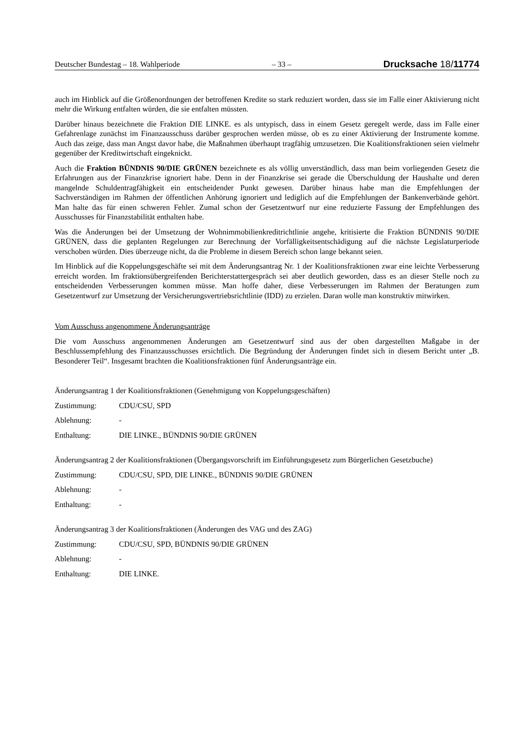Deutscher Bundestag – 18. Wahlperiode – 33 – Drucksache 18/11774
auch im Hinblick auf die Größenordnungen der betroffenen Kredite so stark reduziert worden, dass sie im Falle einer Aktivierung nicht mehr die Wirkung entfalten würden, die sie entfalten müssten.
Darüber hinaus bezeichnete die Fraktion DIE LINKE. es als untypisch, dass in einem Gesetz geregelt werde, dass im Falle einer Gefahrenlage zunächst im Finanzausschuss darüber gesprochen werden müsse, ob es zu einer Aktivierung der Instrumente komme. Auch das zeige, dass man Angst davor habe, die Maßnahmen überhaupt tragfähig umzusetzen. Die Koalitionsfraktionen seien vielmehr gegenüber der Kreditwirtschaft eingeknickt.
Auch die Fraktion BÜNDNIS 90/DIE GRÜNEN bezeichnete es als völlig unverständlich, dass man beim vorliegenden Gesetz die Erfahrungen aus der Finanzkrise ignoriert habe. Denn in der Finanzkrise sei gerade die Überschuldung der Haushalte und deren mangelnde Schuldentragfähigkeit ein entscheidender Punkt gewesen. Darüber hinaus habe man die Empfehlungen der Sachverständigen im Rahmen der öffentlichen Anhörung ignoriert und lediglich auf die Empfehlungen der Bankenverbände gehört. Man halte das für einen schweren Fehler. Zumal schon der Gesetzentwurf nur eine reduzierte Fassung der Empfehlungen des Ausschusses für Finanzstabilität enthalten habe.
Was die Änderungen bei der Umsetzung der Wohnimmobilienkreditrichtlinie angehe, kritisierte die Fraktion BÜNDNIS 90/DIE GRÜNEN, dass die geplanten Regelungen zur Berechnung der Vorfälligkeitsentschädigung auf die nächste Legislaturperiode verschoben würden. Dies überzeuge nicht, da die Probleme in diesem Bereich schon lange bekannt seien.
Im Hinblick auf die Koppelungsgeschäfte sei mit dem Änderungsantrag Nr. 1 der Koalitionsfraktionen zwar eine leichte Verbesserung erreicht worden. Im fraktionsübergreifenden Berichterstattergespräch sei aber deutlich geworden, dass es an dieser Stelle noch zu entscheidenden Verbesserungen kommen müsse. Man hoffe daher, diese Verbesserungen im Rahmen der Beratungen zum Gesetzentwurf zur Umsetzung der Versicherungsvertriebsrichtlinie (IDD) zu erzielen. Daran wolle man konstruktiv mitwirken.
Vom Ausschuss angenommene Änderungsanträge
Die vom Ausschuss angenommenen Änderungen am Gesetzentwurf sind aus der oben dargestellten Maßgabe in der Beschlussempfehlung des Finanzausschusses ersichtlich. Die Begründung der Änderungen findet sich in diesem Bericht unter „B. Besonderer Teil“. Insgesamt brachten die Koalitionsfraktionen fünf Änderungsanträge ein.
Änderungsantrag 1 der Koalitionsfraktionen (Genehmigung von Koppelungsgeschäften)
Zustimmung: CDU/CSU, SPD
Ablehnung: -
Enthaltung: DIE LINKE., BÜNDNIS 90/DIE GRÜNEN
Änderungsantrag 2 der Koalitionsfraktionen (Übergangsvorschrift im Einführungsgesetz zum Bürgerlichen Gesetzbuche)
Zustimmung: CDU/CSU, SPD, DIE LINKE., BÜNDNIS 90/DIE GRÜNEN
Ablehnung: -
Enthaltung: -
Änderungsantrag 3 der Koalitionsfraktionen (Änderungen des VAG und des ZAG)
Zustimmung: CDU/CSU, SPD, BÜNDNIS 90/DIE GRÜNEN
Ablehnung: -
Enthaltung: DIE LINKE.